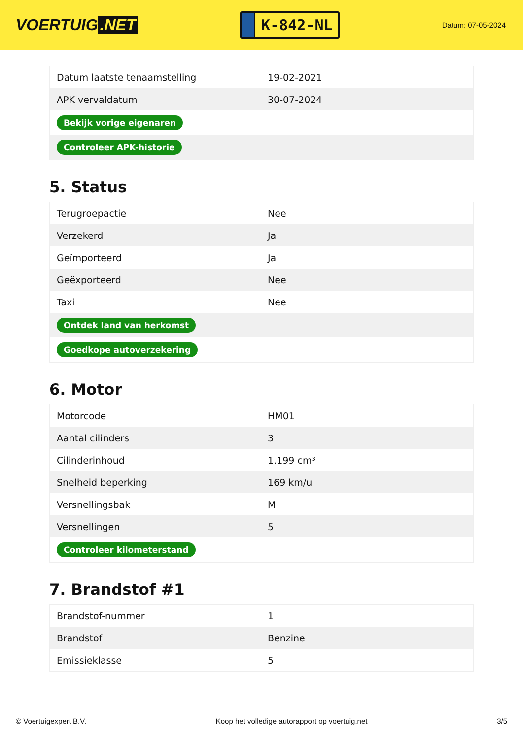VOERTUIG.NET
K-842-NL
Datum: 07-05-2024
| Datum laatste tenaamstelling | 19-02-2021 |
| APK vervaldatum | 30-07-2024 |
| Bekijk vorige eigenaren | |
| Controleer APK-historie | |
5. Status
| Terugroepactie | Nee |
| Verzekerd | Ja |
| Geïmporteerd | Ja |
| Geëxporteerd | Nee |
| Taxi | Nee |
| Ontdek land van herkomst | |
| Goedkope autoverzekering | |
6. Motor
| Motorcode | HM01 |
| Aantal cilinders | 3 |
| Cilinderinhoud | 1.199 cm³ |
| Snelheid beperking | 169 km/u |
| Versnellingsbak | M |
| Versnellingen | 5 |
| Controleer kilometerstand | |
7. Brandstof #1
| Brandstof-nummer | 1 |
| Brandstof | Benzine |
| Emissieklasse | 5 |
© Voertuigexpert B.V. Koop het volledige autorapport op voertuig.net 3/5